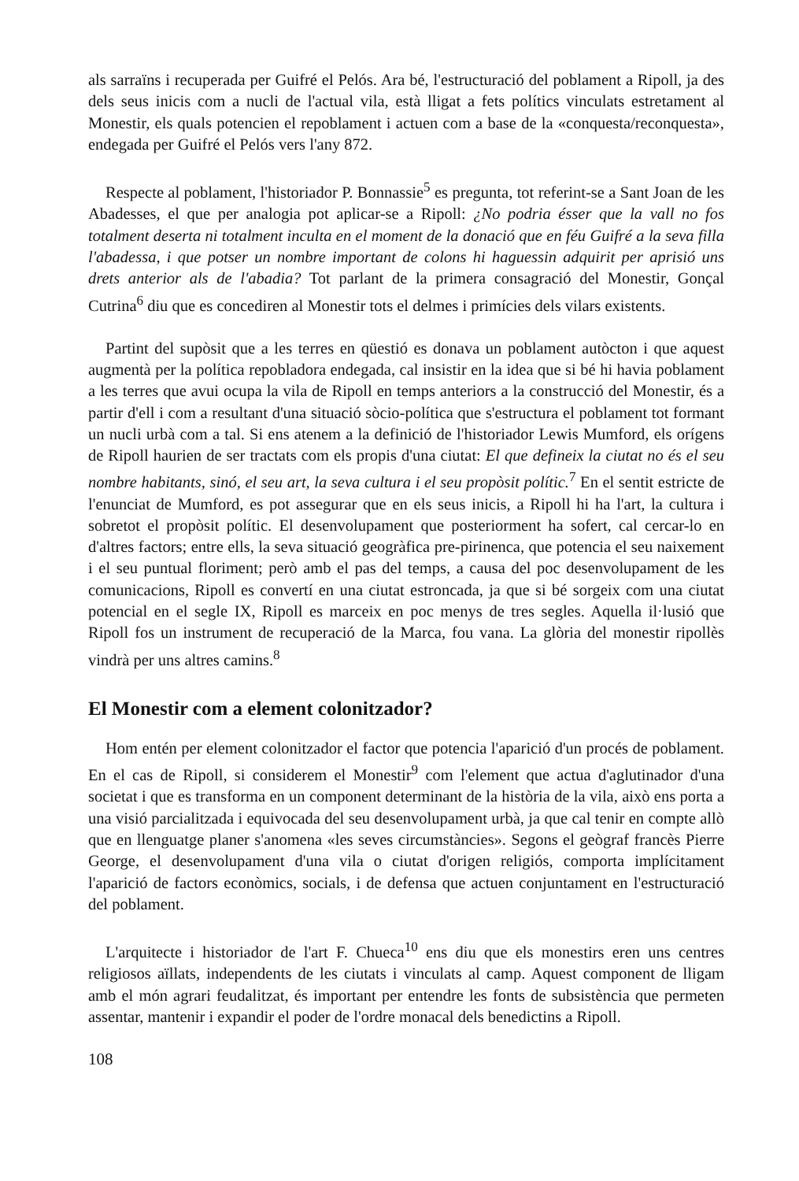als sarraïns i recuperada per Guifré el Pelós. Ara bé, l'estructuració del poblament a Ripoll, ja des dels seus inicis com a nucli de l'actual vila, està lligat a fets polítics vinculats estretament al Monestir, els quals potencien el repoblament i actuen com a base de la «conquesta/reconquesta», endegada per Guifré el Pelós vers l'any 872.
Respecte al poblament, l'historiador P. Bonnassie<sup>5</sup> es pregunta, tot referint-se a Sant Joan de les Abadesses, el que per analogia pot aplicar-se a Ripoll: ¿No podria ésser que la vall no fos totalment deserta ni totalment inculta en el moment de la donació que en féu Guifré a la seva filla l'abadessa, i que potser un nombre important de colons hi haguessin adquirit per aprisió uns drets anterior als de l'abadia? Tot parlant de la primera consagració del Monestir, Gonçal Cutrina<sup>6</sup> diu que es concediren al Monestir tots el delmes i primícies dels vilars existents.
Partint del supòsit que a les terres en qüestió es donava un poblament autòcton i que aquest augmentà per la política repobladora endegada, cal insistir en la idea que si bé hi havia poblament a les terres que avui ocupa la vila de Ripoll en temps anteriors a la construcció del Monestir, és a partir d'ell i com a resultant d'una situació sòcio-política que s'estructura el poblament tot formant un nucli urbà com a tal. Si ens atenem a la definició de l'historiador Lewis Mumford, els orígens de Ripoll haurien de ser tractats com els propis d'una ciutat: El que defineix la ciutat no és el seu nombre habitants, sinó, el seu art, la seva cultura i el seu propòsit polític.<sup>7</sup> En el sentit estricte de l'enunciat de Mumford, es pot assegurar que en els seus inicis, a Ripoll hi ha l'art, la cultura i sobretot el propòsit polític. El desenvolupament que posteriorment ha sofert, cal cercar-lo en d'altres factors; entre ells, la seva situació geogràfica pre-pirinenca, que potencia el seu naixement i el seu puntual floriment; però amb el pas del temps, a causa del poc desenvolupament de les comunicacions, Ripoll es convertí en una ciutat estroncada, ja que si bé sorgeix com una ciutat potencial en el segle IX, Ripoll es marceix en poc menys de tres segles. Aquella il·lusió que Ripoll fos un instrument de recuperació de la Marca, fou vana. La glòria del monestir ripollès vindrà per uns altres camins.<sup>8</sup>
El Monestir com a element colonitzador?
Hom entén per element colonitzador el factor que potencia l'aparició d'un procés de poblament. En el cas de Ripoll, si considerem el Monestir<sup>9</sup> com l'element que actua d'aglutinador d'una societat i que es transforma en un component determinant de la història de la vila, això ens porta a una visió parcialitzada i equivocada del seu desenvolupament urbà, ja que cal tenir en compte allò que en llenguatge planer s'anomena «les seves circumstàncies». Segons el geògraf francès Pierre George, el desenvolupament d'una vila o ciutat d'origen religiós, comporta implícitament l'aparició de factors econòmics, socials, i de defensa que actuen conjuntament en l'estructuració del poblament.
L'arquitecte i historiador de l'art F. Chueca<sup>10</sup> ens diu que els monestirs eren uns centres religiosos aïllats, independents de les ciutats i vinculats al camp. Aquest component de lligam amb el món agrari feudalitzat, és important per entendre les fonts de subsistència que permeten assentar, mantenir i expandir el poder de l'ordre monacal dels benedictins a Ripoll.
108